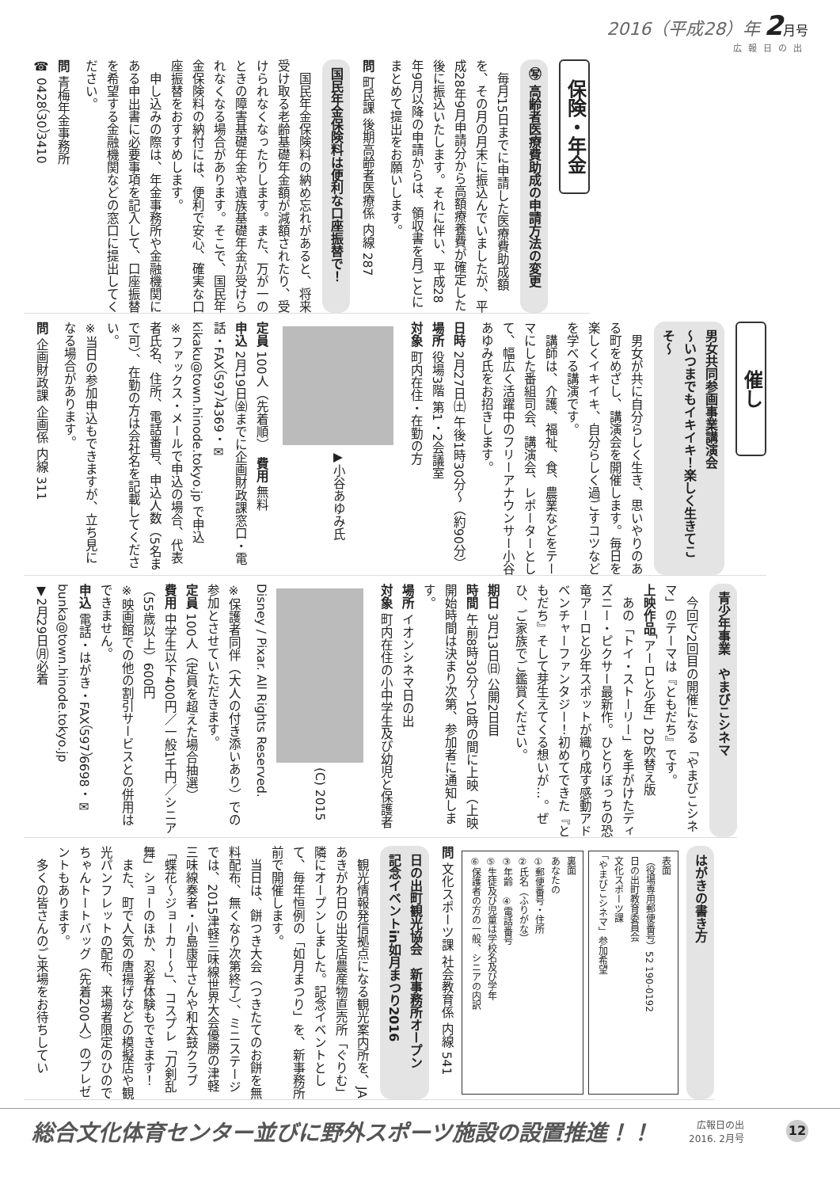2016（平成28）年 2月号
広報日の出
保険・年金
㊢ 高齢者医療費助成の申請方法の変更
　毎月15日までに申請した医療費助成額を、その月の月末に振込んでいましたが、平成28年9月申請分から高額療養費が確定した後に振込いたします。それに伴い、平成28年9月以降の申請からは、領収書を月ごとにまとめて提出をお願いします。
問 町民課 後期高齢者医療係 内線 287
国民年金保険料は便利な口座振替で！
　国民年金保険料の納め忘れがあると、将来受け取る老齢基礎年金額が減額されたり、受けられなくなったりします。また、万が一のときの障害基礎年金や遺族基礎年金が受けられなくなる場合があります。そこで、国民年金保険料の納付には、便利で安心、確実な口座振替をおすすめします。
　申し込みの際は、年金事務所や金融機関にある申出書に必要事項を記入して、口座振替を希望する金融機関などの窓口に提出してください。
問 青梅年金事務所
☎ 0428（30）3410
催し
男女共同参画事業講演会
～いつまでもイキイキ！楽しく生きてこそ～
　男女が共に自分らしく生き、思いやりのある町をめざし、講演会を開催します。毎日を楽しくイキイキ、自分らしく過ごすコツなどを学べる講演です。
　講師は、介護、福祉、食、農業などをテーマにした番組司会、講演会、レポーターとして、幅広く活躍中のフリーアナウンサー小谷あゆみ氏をお招きします。
日時 2月27日㈯ 午後1時30分～（約90分）
場所 役場3階 第1・2会議室
対象 町内在住・在勤の方
▶小谷あゆみ氏
定員 100人（先着順）　費用 無料
申込 2月19日㈮までに企画財政課窓口・電話・FAX（597）4369・✉kikaku@town.hinode.tokyo.jp で申込
※ファックス・メールで申込の場合、代表者氏名、住所、電話番号、申込人数（5名まで可）、在勤の方は会社名を記載してください。
※当日の参加申込もできますが、立ち見になる場合があります。
問 企画財政課 企画係 内線 311
青少年事業　やまびこシネマ
　今回で2回目の開催になる「やまびこシネマ」のテーマは『ともだち』です。
上映作品「アーロと少年」2D吹替え版
　あの「トイ・ストーリー」を手がけたディズニー・ピクサー最新作。ひとりぼっちの恐竜アーロと少年スポットが織り成す感動アドベンチャーファンタジー！初めてできた『ともだち』そして芽生えてくる想いが…。ぜひ、ご家族でご鑑賞ください。
期日 3月13日㈰ 公開2日目
時間 午前8時30分～10時の間に上映（上映開始時間は決まり次第、参加者に通知します。
場所 イオンシネマ日の出
対象 町内在住の小中学生及び幼児と保護者
(C) 2015 Disney / Pixar. All Rights Reserved.
※保護者同伴（大人の付き添いあり）での参加とさせていただきます。
定員 100人（定員を超えた場合抽選）
費用 中学生以下400円／一般1千円／シニア（55歳以上）600円
※映画館での他の割引サービスとの併用はできません。
申込 電話・はがき・FAX（597）6698・✉bunka@town.hinode.tokyo.jp
▼2月29日㈪必着
はがきの書き方
表面
（役場専用郵便番号）52 190-0192
日の出町教育委員会
文化スポーツ課
「やまびこシネマ」参加希望
裏面
あなたの
①郵便番号・住所
②氏名（ふりがな）
③年齢　④電話番号
⑤生徒及び児童は学校名及び学年
⑥保護者の方の一般、シニアの内訳
問 文化スポーツ課 社会教育係 内線 541
日の出町観光協会　新事務所オープン
記念イベントin如月まつり2016
　観光情報発信拠点になる観光案内所を、JAあきがわ日の出支店農産物直売所「ぐりむ」隣にオープンしました。記念イベントとして、毎年恒例の「如月まつり」を、新事務所前で開催します。
　当日は、餅つき大会（つきたてのお餅を無料配布、無くなり次第終了）、ミニステージでは、2015津軽三味線世界大会優勝の津軽三味線奏者・小島康平さんや和太鼓クラブ「蝶花～ジョーカー～」、コスプレ「刀剣乱舞」ショーのほか、忍者体験もできます！
　また、町で人気の唐揚げなどの模擬店や観光パンフレットの配布、来場者限定のひのでちゃんトートバッグ（先着200人）のプレゼントもあります。
　多くの皆さんのご来場をお待ちしてい
総合文化体育センター並びに野外スポーツ施設の設置推進！！ 広報日の出
2016. 2月号 12